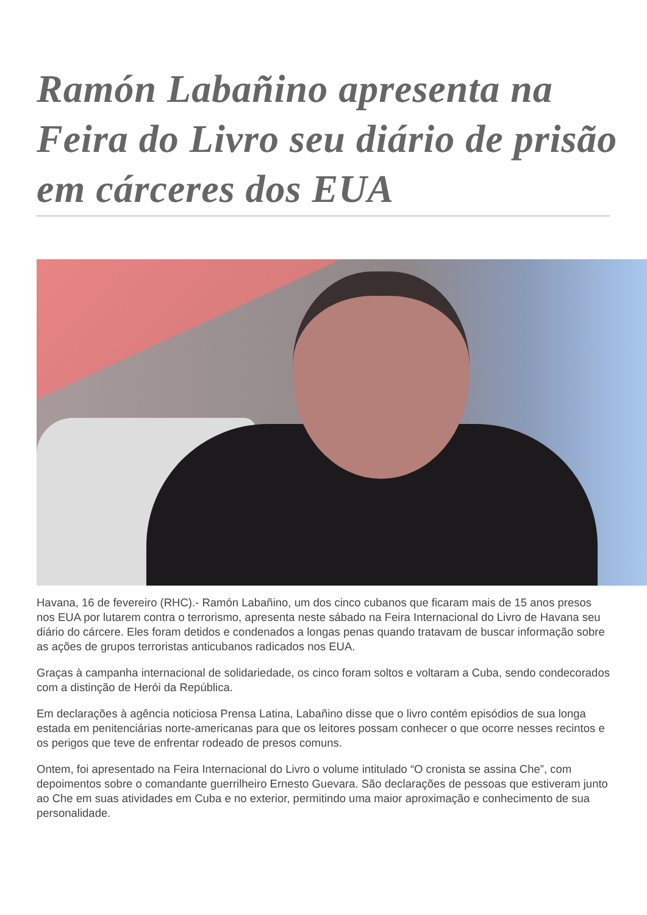Ramón Labañino apresenta na Feira do Livro seu diário de prisão em cárceres dos EUA
Havana, 16 de fevereiro (RHC).- Ramón Labañino, um dos cinco cubanos que ficaram mais de 15 anos presos nos EUA por lutarem contra o terrorismo, apresenta neste sábado na Feira Internacional do Livro de Havana seu diário do cárcere. Eles foram detidos e condenados a longas penas quando tratavam de buscar informação sobre as ações de grupos terroristas anticubanos radicados nos EUA.
Graças à campanha internacional de solidariedade, os cinco foram soltos e voltaram a Cuba, sendo condecorados com a distinção de Herói da República.
Em declarações à agência noticiosa Prensa Latina, Labañino disse que o livro contém episódios de sua longa estada em penitenciárias norte-americanas para que os leitores possam conhecer o que ocorre nesses recintos e os perigos que teve de enfrentar rodeado de presos comuns.
Ontem, foi apresentado na Feira Internacional do Livro o volume intitulado “O cronista se assina Che”, com depoimentos sobre o comandante guerrilheiro Ernesto Guevara. São declarações de pessoas que estiveram junto ao Che em suas atividades em Cuba e no exterior, permitindo uma maior aproximação e conhecimento de sua personalidade.